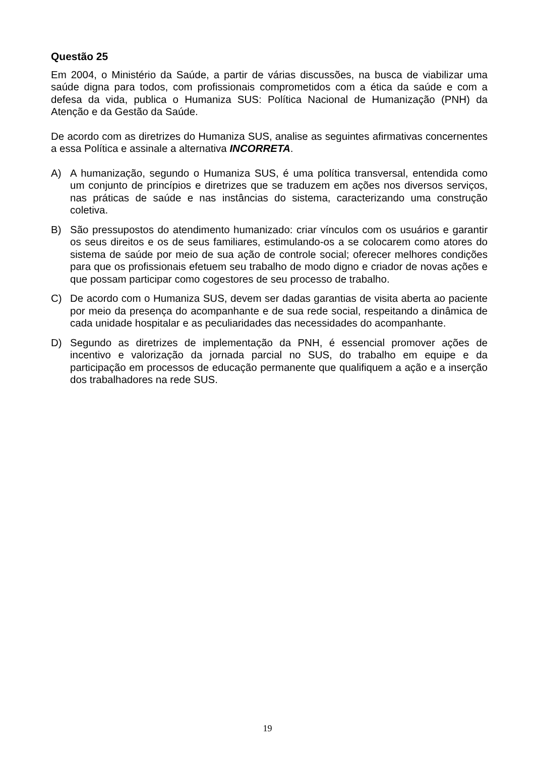Questão 25
Em 2004, o Ministério da Saúde, a partir de várias discussões, na busca de viabilizar uma saúde digna para todos, com profissionais comprometidos com a ética da saúde e com a defesa da vida, publica o Humaniza SUS: Política Nacional de Humanização (PNH) da Atenção e da Gestão da Saúde.
De acordo com as diretrizes do Humaniza SUS, analise as seguintes afirmativas concernentes a essa Política e assinale a alternativa INCORRETA.
A) A humanização, segundo o Humaniza SUS, é uma política transversal, entendida como um conjunto de princípios e diretrizes que se traduzem em ações nos diversos serviços, nas práticas de saúde e nas instâncias do sistema, caracterizando uma construção coletiva.
B) São pressupostos do atendimento humanizado: criar vínculos com os usuários e garantir os seus direitos e os de seus familiares, estimulando-os a se colocarem como atores do sistema de saúde por meio de sua ação de controle social; oferecer melhores condições para que os profissionais efetuem seu trabalho de modo digno e criador de novas ações e que possam participar como cogestores de seu processo de trabalho.
C) De acordo com o Humaniza SUS, devem ser dadas garantias de visita aberta ao paciente por meio da presença do acompanhante e de sua rede social, respeitando a dinâmica de cada unidade hospitalar e as peculiaridades das necessidades do acompanhante.
D) Segundo as diretrizes de implementação da PNH, é essencial promover ações de incentivo e valorização da jornada parcial no SUS, do trabalho em equipe e da participação em processos de educação permanente que qualifiquem a ação e a inserção dos trabalhadores na rede SUS.
19